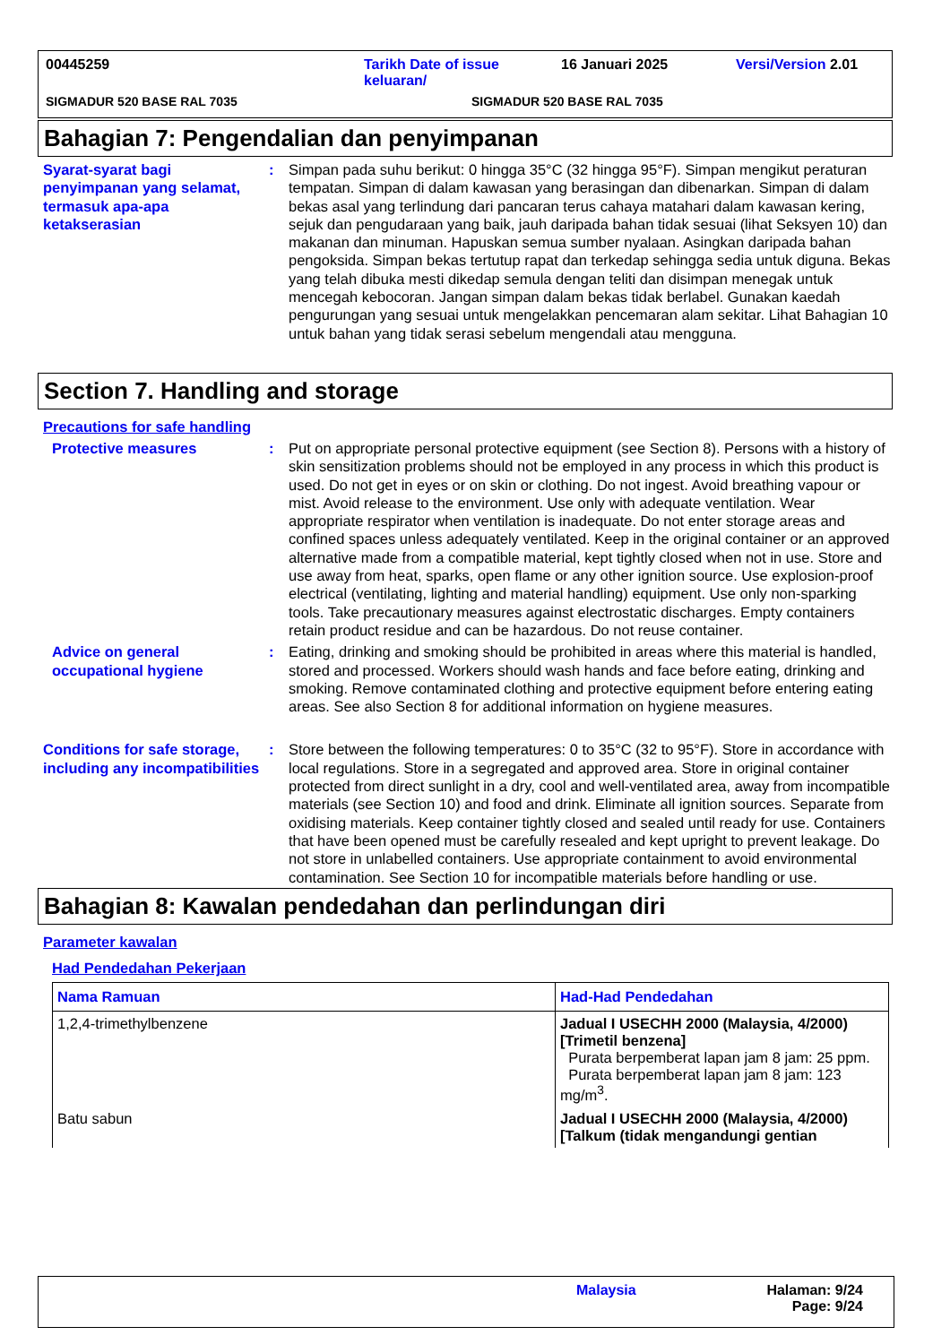00445259 Tarikh Date of issue keluaran/ 16 Januari 2025 Versi/Version 2.01
SIGMADUR 520 BASE RAL 7035 SIGMADUR 520 BASE RAL 7035
Bahagian 7: Pengendalian dan penyimpanan
Syarat-syarat bagi penyimpanan yang selamat, termasuk apa-apa ketakserasian
: Simpan pada suhu berikut: 0 hingga 35°C (32 hingga 95°F). Simpan mengikut peraturan tempatan. Simpan di dalam kawasan yang berasingan dan dibenarkan. Simpan di dalam bekas asal yang terlindung dari pancaran terus cahaya matahari dalam kawasan kering, sejuk dan pengudaraan yang baik, jauh daripada bahan tidak sesuai (lihat Seksyen 10) dan makanan dan minuman. Hapuskan semua sumber nyalaan. Asingkan daripada bahan pengoksida. Simpan bekas tertutup rapat dan terkedap sehingga sedia untuk diguna. Bekas yang telah dibuka mesti dikedap semula dengan teliti dan disimpan menegak untuk mencegah kebocoran. Jangan simpan dalam bekas tidak berlabel. Gunakan kaedah pengurungan yang sesuai untuk mengelakkan pencemaran alam sekitar. Lihat Bahagian 10 untuk bahan yang tidak serasi sebelum mengendali atau mengguna.
Section 7. Handling and storage
Precautions for safe handling
Protective measures : Put on appropriate personal protective equipment (see Section 8). Persons with a history of skin sensitization problems should not be employed in any process in which this product is used. Do not get in eyes or on skin or clothing. Do not ingest. Avoid breathing vapour or mist. Avoid release to the environment. Use only with adequate ventilation. Wear appropriate respirator when ventilation is inadequate. Do not enter storage areas and confined spaces unless adequately ventilated. Keep in the original container or an approved alternative made from a compatible material, kept tightly closed when not in use. Store and use away from heat, sparks, open flame or any other ignition source. Use explosion-proof electrical (ventilating, lighting and material handling) equipment. Use only non-sparking tools. Take precautionary measures against electrostatic discharges. Empty containers retain product residue and can be hazardous. Do not reuse container.
Advice on general occupational hygiene
: Eating, drinking and smoking should be prohibited in areas where this material is handled, stored and processed. Workers should wash hands and face before eating, drinking and smoking. Remove contaminated clothing and protective equipment before entering eating areas. See also Section 8 for additional information on hygiene measures.
Conditions for safe storage, including any incompatibilities
: Store between the following temperatures: 0 to 35°C (32 to 95°F). Store in accordance with local regulations. Store in a segregated and approved area. Store in original container protected from direct sunlight in a dry, cool and well-ventilated area, away from incompatible materials (see Section 10) and food and drink. Eliminate all ignition sources. Separate from oxidising materials. Keep container tightly closed and sealed until ready for use. Containers that have been opened must be carefully resealed and kept upright to prevent leakage. Do not store in unlabelled containers. Use appropriate containment to avoid environmental contamination. See Section 10 for incompatible materials before handling or use.
Bahagian 8: Kawalan pendedahan dan perlindungan diri
Parameter kawalan
Had Pendedahan Pekerjaan
| Nama Ramuan | Had-Had Pendedahan |
| --- | --- |
| 1,2,4-trimethylbenzene | Jadual I USECHH 2000 (Malaysia, 4/2000) [Trimetil benzena] Purata berpemberat lapan jam 8 jam: 25 ppm. Purata berpemberat lapan jam 8 jam: 123 mg/m<sup>3</sup>. |
| Batu sabun | Jadual I USECHH 2000 (Malaysia, 4/2000) [Talkum (tidak mengandungi gentian |
Malaysia Halaman: 9/24
Page: 9/24